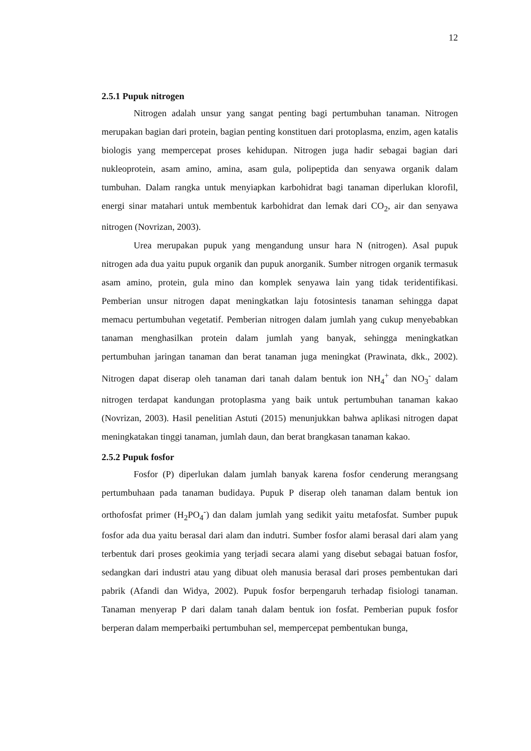12
2.5.1 Pupuk nitrogen
Nitrogen adalah unsur yang sangat penting bagi pertumbuhan tanaman. Nitrogen merupakan bagian dari protein, bagian penting konstituen dari protoplasma, enzim, agen katalis biologis yang mempercepat proses kehidupan. Nitrogen juga hadir sebagai bagian dari nukleoprotein, asam amino, amina, asam gula, polipeptida dan senyawa organik dalam tumbuhan. Dalam rangka untuk menyiapkan karbohidrat bagi tanaman diperlukan klorofil, energi sinar matahari untuk membentuk karbohidrat dan lemak dari CO<sub>2</sub>, air dan senyawa nitrogen (Novrizan, 2003).
Urea merupakan pupuk yang mengandung unsur hara N (nitrogen). Asal pupuk nitrogen ada dua yaitu pupuk organik dan pupuk anorganik. Sumber nitrogen organik termasuk asam amino, protein, gula mino dan komplek senyawa lain yang tidak teridentifikasi. Pemberian unsur nitrogen dapat meningkatkan laju fotosintesis tanaman sehingga dapat memacu pertumbuhan vegetatif. Pemberian nitrogen dalam jumlah yang cukup menyebabkan tanaman menghasilkan protein dalam jumlah yang banyak, sehingga meningkatkan pertumbuhan jaringan tanaman dan berat tanaman juga meningkat (Prawinata, dkk., 2002). Nitrogen dapat diserap oleh tanaman dari tanah dalam bentuk ion NH<sub>4</sub><sup>+</sup> dan NO<sub>3</sub><sup>-</sup> dalam nitrogen terdapat kandungan protoplasma yang baik untuk pertumbuhan tanaman kakao (Novrizan, 2003). Hasil penelitian Astuti (2015) menunjukkan bahwa aplikasi nitrogen dapat meningkatakan tinggi tanaman, jumlah daun, dan berat brangkasan tanaman kakao.
2.5.2 Pupuk fosfor
Fosfor (P) diperlukan dalam jumlah banyak karena fosfor cenderung merangsang pertumbuhaan pada tanaman budidaya. Pupuk P diserap oleh tanaman dalam bentuk ion orthofosfat primer (H<sub>2</sub>PO<sub>4</sub><sup>-</sup>) dan dalam jumlah yang sedikit yaitu metafosfat. Sumber pupuk fosfor ada dua yaitu berasal dari alam dan indutri. Sumber fosfor alami berasal dari alam yang terbentuk dari proses geokimia yang terjadi secara alami yang disebut sebagai batuan fosfor, sedangkan dari industri atau yang dibuat oleh manusia berasal dari proses pembentukan dari pabrik (Afandi dan Widya, 2002). Pupuk fosfor berpengaruh terhadap fisiologi tanaman. Tanaman menyerap P dari dalam tanah dalam bentuk ion fosfat. Pemberian pupuk fosfor berperan dalam memperbaiki pertumbuhan sel, mempercepat pembentukan bunga,